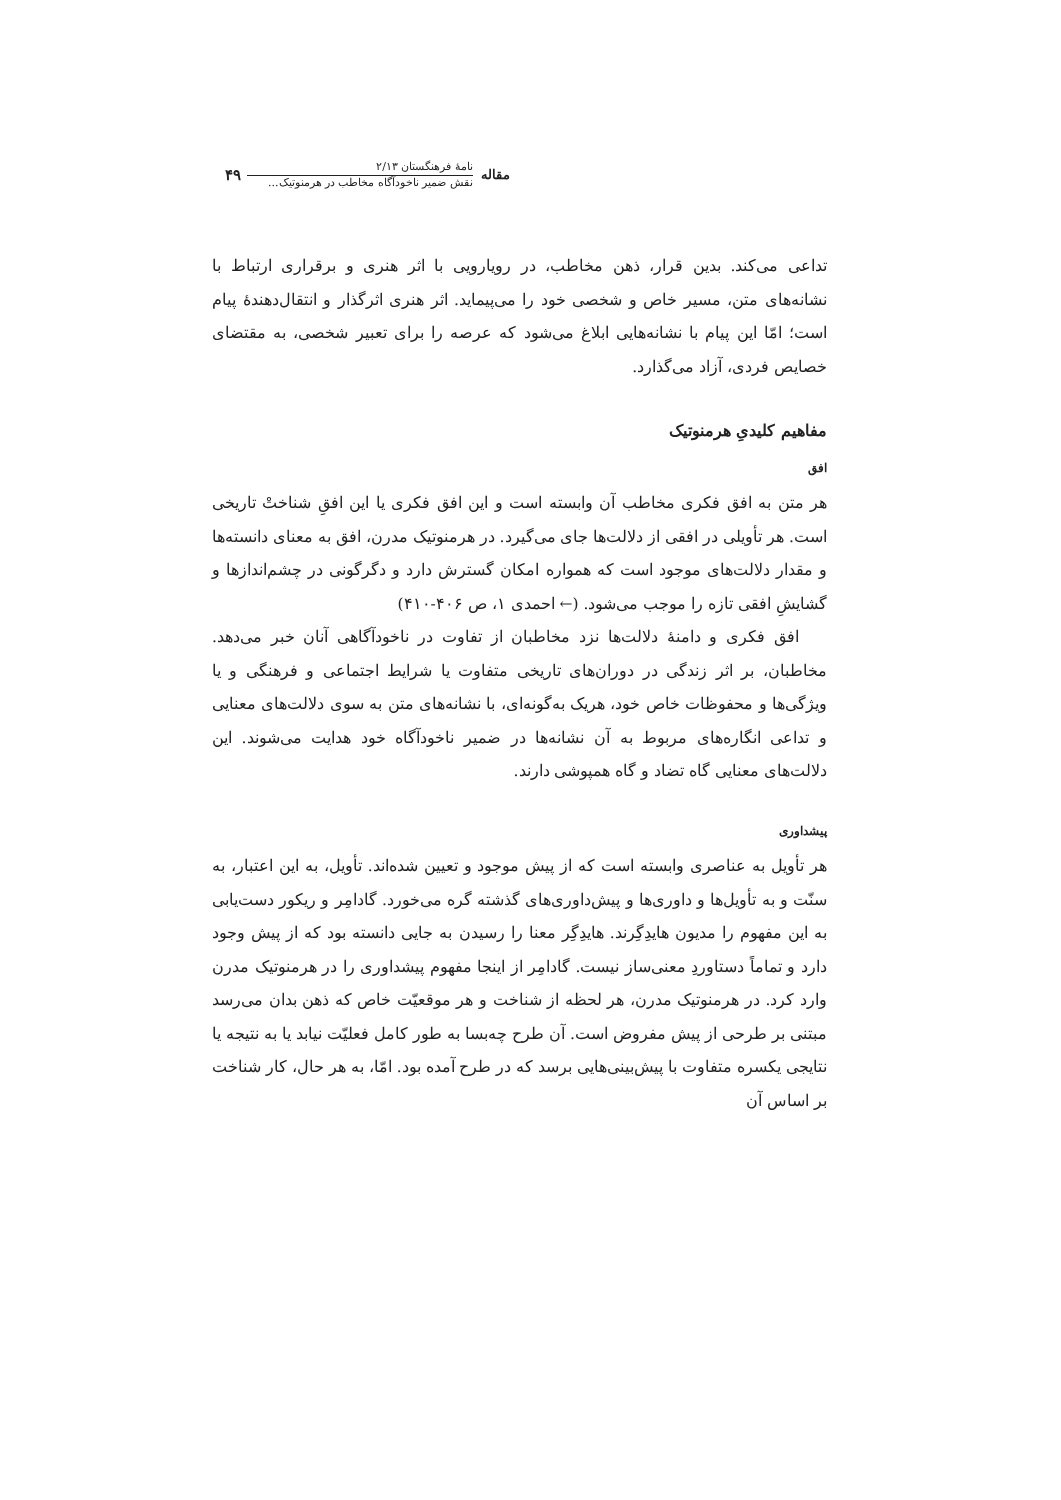مقاله
نامهٔ فرهنگستان ۲/۱۳
نقش ضمیر ناخودآگاه مخاطب در هرمنوتیک...
۴۹
تداعی می‌کند. بدین قرار، ذهن مخاطب، در رویارویی با اثر هنری و برقراری ارتباط با نشانه‌های متن، مسیر خاص و شخصی خود را می‌پیماید. اثر هنری اثرگذار و انتقال‌دهندهٔ پیام است؛ امّا این پیام با نشانه‌هایی ابلاغ می‌شود که عرصه را برای تعبیر شخصی، به مقتضای خصایص فردی، آزاد می‌گذارد.
مفاهیم کلیدیِ هرمنوتیک
افق
هر متن به افق فکری مخاطب آن وابسته است و این افق فکری یا این افقِ شناختْ تاریخی است. هر تأویلی در افقی از دلالت‌ها جای می‌گیرد. در هرمنوتیک مدرن، افق به معنای دانسته‌ها و مقدار دلالت‌های موجود است که همواره امکان گسترش دارد و دگرگونی در چشم‌اندازها و گشایشِ افقی تازه را موجب می‌شود. (← احمدی ۱، ص ۴۰۶-۴۱۰)
افق فکری و دامنهٔ دلالت‌ها نزد مخاطبان از تفاوت در ناخودآگاهی آنان خبر می‌دهد. مخاطبان، بر اثر زندگی در دوران‌های تاریخی متفاوت یا شرایط اجتماعی و فرهنگی و یا ویژگی‌ها و محفوظات خاص خود، هریک به‌گونه‌ای، با نشانه‌های متن به سوی دلالت‌های معنایی و تداعی انگاره‌های مربوط به آن نشانه‌ها در ضمیر ناخودآگاه خود هدایت می‌شوند. این دلالت‌های معنایی گاه تضاد و گاه همپوشی دارند.
پیشداوری
هر تأویل به عناصری وابسته است که از پیش موجود و تعیین شده‌اند. تأویل، به این اعتبار، به سنّت و به تأویل‌ها و داوری‌ها و پیش‌داوری‌های گذشته گره می‌خورد. گادامِر و ریکور دست‌یابی به این مفهوم را مدیون هایدِگِرند. هایدِگِر معنا را رسیدن به جایی دانسته بود که از پیش وجود دارد و تماماً دستاوردِ معنی‌ساز نیست. گادامِر از اینجا مفهوم پیشداوری را در هرمنوتیک مدرن وارد کرد. در هرمنوتیک مدرن، هر لحظه از شناخت و هر موقعیّت خاص که ذهن بدان می‌رسد مبتنی بر طرحی از پیش مفروض است. آن طرح چه‌بسا به طور کامل فعلیّت نیابد یا به نتیجه یا نتایجی یکسره متفاوت با پیش‌بینی‌هایی برسد که در طرح آمده بود. امّا، به هر حال، کار شناخت بر اساس آن